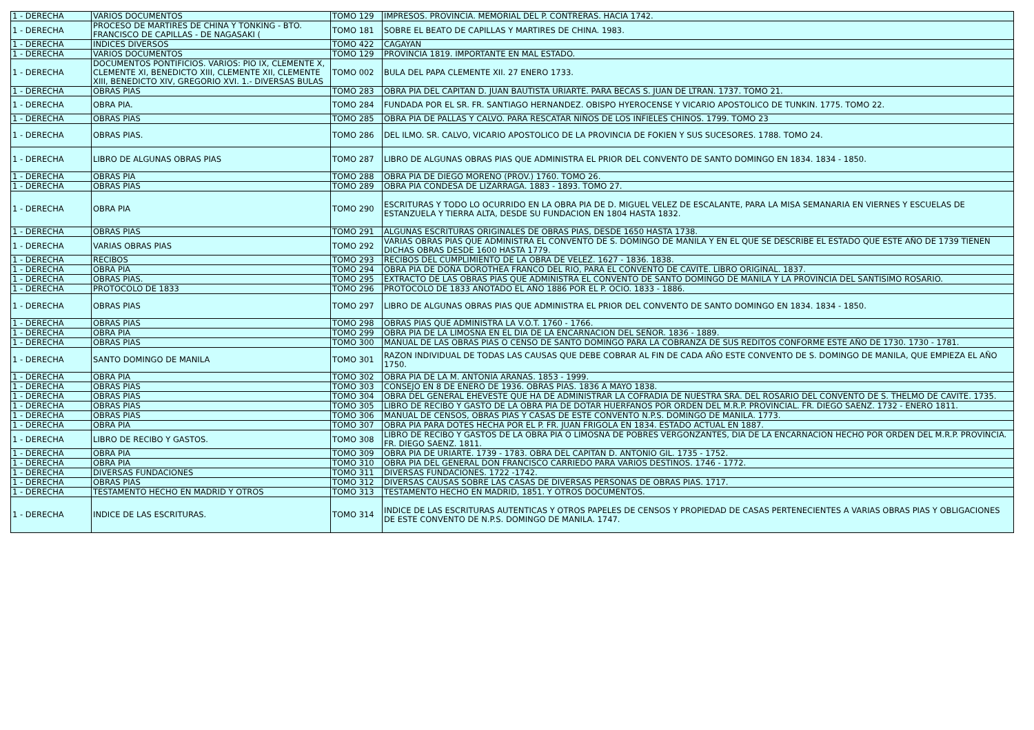| 1 - DERECHA | VARIOS DOCUMENTOS | TOMO 129 | IMPRESOS. PROVINCIA. MEMORIAL DEL P. CONTRERAS. HACIA 1742. |
| 1 - DERECHA | PROCESO DE MARTIRES DE CHINA Y TONKING - BTO. FRANCISCO DE CAPILLAS - DE NAGASAKI ( | TOMO 181 | SOBRE EL BEATO DE CAPILLAS Y MARTIRES DE CHINA. 1983. |
| 1 - DERECHA | INDICES DIVERSOS | TOMO 422 | CAGAYAN |
| 1 - DERECHA | VARIOS DOCUMENTOS | TOMO 129 | PROVINCIA 1819. IMPORTANTE EN MAL ESTADO. |
| 1 - DERECHA | DOCUMENTOS PONTIFICIOS. VARIOS: PIO IX, CLEMENTE X, CLEMENTE XI, BENEDICTO XIII, CLEMENTE XII, CLEMENTE XIII, BENEDICTO XIV, GREGORIO XVI. 1.- DIVERSAS BULAS | TOMO 002 | BULA DEL PAPA CLEMENTE XII. 27 ENERO 1733. |
| 1 - DERECHA | OBRAS PIAS | TOMO 283 | OBRA PIA DEL CAPITAN D. JUAN BAUTISTA URIARTE. PARA BECAS S. JUAN DE LTRAN. 1737. TOMO 21. |
| 1 - DERECHA | OBRA PIA. | TOMO 284 | FUNDADA POR EL SR. FR. SANTIAGO HERNANDEZ. OBISPO HYEROCENSE Y VICARIO APOSTOLICO DE TUNKIN. 1775. TOMO 22. |
| 1 - DERECHA | OBRAS PIAS | TOMO 285 | OBRA PIA DE PALLAS Y CALVO. PARA RESCATAR NIÑOS DE LOS INFIELES CHINOS. 1799. TOMO 23 |
| 1 - DERECHA | OBRAS PIAS. | TOMO 286 | DEL ILMO. SR. CALVO, VICARIO APOSTOLICO DE LA PROVINCIA DE FOKIEN Y SUS SUCESORES. 1788. TOMO 24. |
| 1 - DERECHA | LIBRO DE ALGUNAS OBRAS PIAS | TOMO 287 | LIBRO DE ALGUNAS OBRAS PIAS QUE ADMINISTRA EL PRIOR DEL CONVENTO DE SANTO DOMINGO EN 1834. 1834 - 1850. |
| 1 - DERECHA | OBRAS PIA | TOMO 288 | OBRA PIA DE DIEGO MORENO (PROV.) 1760. TOMO 26. |
| 1 - DERECHA | OBRAS PIAS | TOMO 289 | OBRA PIA CONDESA DE LIZARRAGA. 1883 - 1893. TOMO 27. |
| 1 - DERECHA | OBRA PIA | TOMO 290 | ESCRITURAS Y TODO LO OCURRIDO EN LA OBRA PIA DE D. MIGUEL VELEZ DE ESCALANTE, PARA LA MISA SEMANARIA EN VIERNES Y ESCUELAS DE ESTANZUELA Y TIERRA ALTA, DESDE SU FUNDACION EN 1804 HASTA 1832. |
| 1 - DERECHA | OBRAS PIAS | TOMO 291 | ALGUNAS ESCRITURAS ORIGINALES DE OBRAS PIAS, DESDE 1650 HASTA 1738. |
| 1 - DERECHA | VARIAS OBRAS PIAS | TOMO 292 | VARIAS OBRAS PIAS QUE ADMINISTRA EL CONVENTO DE S. DOMINGO DE MANILA Y EN EL QUE SE DESCRIBE EL ESTADO QUE ESTE AÑO DE 1739 TIENEN DICHAS OBRAS DESDE 1600 HASTA 1779. |
| 1 - DERECHA | RECIBOS | TOMO 293 | RECIBOS DEL CUMPLIMIENTO DE LA OBRA DE VELEZ. 1627 - 1836. 1838. |
| 1 - DERECHA | OBRA PIA | TOMO 294 | OBRA PIA DE DOÑA DOROTHEA FRANCO DEL RIO, PARA EL CONVENTO DE CAVITE. LIBRO ORIGINAL. 1837. |
| 1 - DERECHA | OBRAS PIAS. | TOMO 295 | EXTRACTO DE LAS OBRAS PIAS QUE ADMINISTRA EL CONVENTO DE SANTO DOMINGO DE MANILA Y LA PROVINCIA DEL SANTISIMO ROSARIO. |
| 1 - DERECHA | PROTOCOLO DE 1833 | TOMO 296 | PROTOCOLO DE 1833 ANOTADO EL AÑO 1886 POR EL P. OCIO. 1833 - 1886. |
| 1 - DERECHA | OBRAS PIAS | TOMO 297 | LIBRO DE ALGUNAS OBRAS PIAS QUE ADMINISTRA EL PRIOR DEL CONVENTO DE SANTO DOMINGO EN 1834. 1834 - 1850. |
| 1 - DERECHA | OBRAS PIAS | TOMO 298 | OBRAS PIAS QUE ADMINISTRA LA V.O.T. 1760 - 1766. |
| 1 - DERECHA | OBRA PIA | TOMO 299 | OBRA PIA DE LA LIMOSNA EN EL DIA DE LA ENCARNACION DEL SEÑOR. 1836 - 1889. |
| 1 - DERECHA | OBRAS PIAS | TOMO 300 | MANUAL DE LAS OBRAS PIAS O CENSO DE SANTO DOMINGO PARA LA COBRANZA DE SUS REDITOS CONFORME ESTE AÑO DE 1730. 1730 - 1781. |
| 1 - DERECHA | SANTO DOMINGO DE MANILA | TOMO 301 | RAZON INDIVIDUAL DE TODAS LAS CAUSAS QUE DEBE COBRAR AL FIN DE CADA AÑO ESTE CONVENTO DE S. DOMINGO DE MANILA, QUE EMPIEZA EL AÑO 1750. |
| 1 - DERECHA | OBRA PIA | TOMO 302 | OBRA PIA DE LA M. ANTONIA ARANAS. 1853 - 1999. |
| 1 - DERECHA | OBRAS PIAS | TOMO 303 | CONSEJO EN 8 DE ENERO DE 1936. OBRAS PIAS. 1836 A MAYO 1838. |
| 1 - DERECHA | OBRAS PIAS | TOMO 304 | OBRA DEL GENERAL EHEVESTE QUE HA DE ADMINISTRAR LA COFRADIA DE NUESTRA SRA. DEL ROSARIO DEL CONVENTO DE S. THELMO DE CAVITE. 1735. |
| 1 - DERECHA | OBRAS PIAS | TOMO 305 | LIBRO DE RECIBO Y GASTO DE LA OBRA PIA DE DOTAR HUERFANOS POR ORDEN DEL M.R.P. PROVINCIAL. FR. DIEGO SAENZ. 1732 - ENERO 1811. |
| 1 - DERECHA | OBRAS PIAS | TOMO 306 | MANUAL DE CENSOS, OBRAS PIAS Y CASAS DE ESTE CONVENTO N.P.S. DOMINGO DE MANILA. 1773. |
| 1 - DERECHA | OBRA PIA | TOMO 307 | OBRA PIA PARA DOTES HECHA POR EL P. FR. JUAN FRIGOLA EN 1834. ESTADO ACTUAL EN 1887. |
| 1 - DERECHA | LIBRO DE RECIBO Y GASTOS. | TOMO 308 | LIBRO DE RECIBO Y GASTOS DE LA OBRA PIA O LIMOSNA DE POBRES VERGONZANTES, DIA DE LA ENCARNACION HECHO POR ORDEN DEL M.R.P. PROVINCIA. FR. DIEGO SAENZ. 1811. |
| 1 - DERECHA | OBRA PIA | TOMO 309 | OBRA PIA DE URIARTE. 1739 - 1783. OBRA DEL CAPITAN D. ANTONIO GIL. 1735 - 1752. |
| 1 - DERECHA | OBRA PIA | TOMO 310 | OBRA PIA DEL GENERAL DON FRANCISCO CARRIEDO PARA VARIOS DESTINOS. 1746 - 1772. |
| 1 - DERECHA | DIVERSAS FUNDACIONES | TOMO 311 | DIVERSAS FUNDACIONES. 1722 -1742. |
| 1 - DERECHA | OBRAS PIAS | TOMO 312 | DIVERSAS CAUSAS SOBRE LAS CASAS DE DIVERSAS PERSONAS DE OBRAS PIAS. 1717. |
| 1 - DERECHA | TESTAMENTO HECHO EN MADRID Y OTROS | TOMO 313 | TESTAMENTO HECHO EN MADRID, 1851. Y OTROS DOCUMENTOS. |
| 1 - DERECHA | INDICE DE LAS ESCRITURAS. | TOMO 314 | INDICE DE LAS ESCRITURAS AUTENTICAS Y OTROS PAPELES DE CENSOS Y PROPIEDAD DE CASAS PERTENECIENTES A VARIAS OBRAS PIAS Y OBLIGACIONES DE ESTE CONVENTO DE N.P.S. DOMINGO DE MANILA. 1747. |